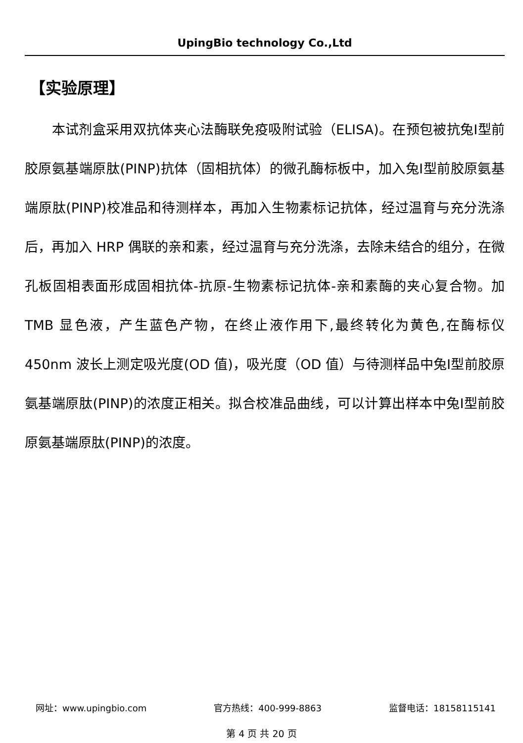UpingBio technology Co.,Ltd
【实验原理】
　　本试剂盒采用双抗体夹心法酶联免疫吸附试验（ELISA)。在预包被抗兔Ⅰ型前胶原氨基端原肽(PINP)抗体（固相抗体）的微孔酶标板中，加入兔Ⅰ型前胶原氨基端原肽(PINP)校准品和待测样本，再加入生物素标记抗体，经过温育与充分洗涤后，再加入 HRP 偶联的亲和素，经过温育与充分洗涤，去除未结合的组分，在微孔板固相表面形成固相抗体-抗原-生物素标记抗体-亲和素酶的夹心复合物。加 TMB 显色液，产生蓝色产物，在终止液作用下,最终转化为黄色,在酶标仪 450nm 波长上测定吸光度(OD 值)，吸光度（OD 值）与待测样品中兔Ⅰ型前胶原氨基端原肽(PINP)的浓度正相关。拟合校准品曲线，可以计算出样本中兔Ⅰ型前胶原氨基端原肽(PINP)的浓度。
网址：www.upingbio.com 官方热线：400-999-8863 监督电话：18158115141
第 4 页 共 20 页